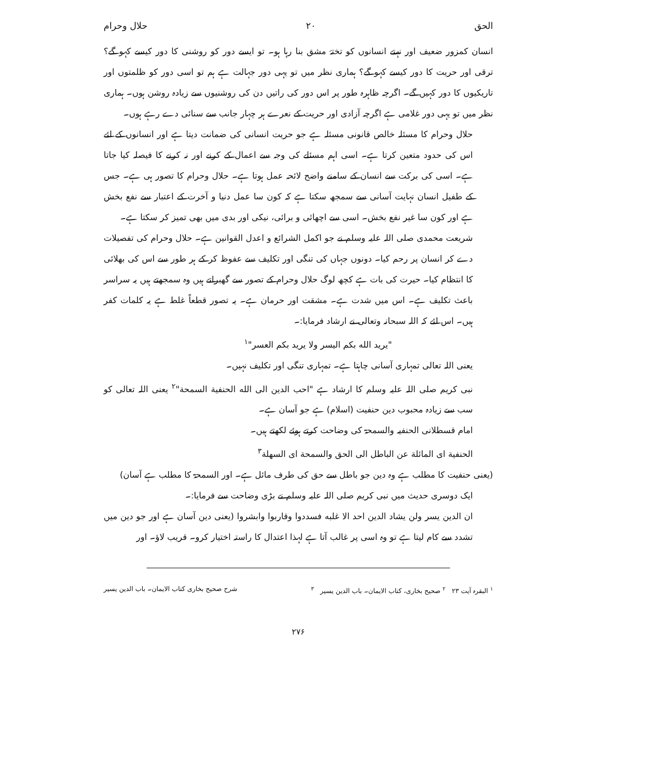الحق ۲۰ حلال وحرام
انسان کمزور ضعیف اور نہتے انسانوں کو تختۂ مشق بنا رہا ہو۔ تو ایسے دور کو روشنی کا دور کیسے کہو گے؟ ترقی اور حریت کا دور کیسے کہو گے؟ ہماری نظر میں تو یہی دور جہالت ہے ہم تو اسی دور کو ظلمتوں اور تاریکیوں کا دور کہیں گے۔ اگرچہ ظاہرہ طور پر اس دور کی راتیں دن کی روشنیوں سے زیادہ روشن ہوں۔ ہماری نظر میں تو یہی دور غلامی ہے اگرچہ آزادی اور حریت کے نعرے ہر چہار جانب سے سنائی دے رہے ہوں۔
حلال وحرام کا مسئلہ خالص قانونی مسئلہ ہے جو حریت انسانی کی ضمانت دیتا ہے اور انسانوں کے لئے اس کی حدود متعین کرتا ہے۔ اسی اہم مسئلے کی وجہ سے اعمال کے کرنے اور نہ کرنے کا فیصلہ کیا جاتا ہے۔ اسی کی برکت سے انسان کے سامنے واضح لائحہ عمل ہوتا ہے۔ حلال وحرام کا تصور ہی ہے۔ جس کے طفیل انسان نہایت آسانی سے سمجھ سکتا ہے کہ کون سا عمل دنیا و آخرت کے اعتبار سے نفع بخش ہے اور کون سا غیر نفع بخش۔ اسی سے اچھائی و برائی، نیکی اور بدی میں بھی تمیز کر سکتا ہے۔
شریعت محمدی صلی اللہ علیہ وسلم نے جو اکمل الشرائع و اعدل القوانین ہے۔ حلال وحرام کی تفصیلات دے کر انسان پر رحم کیا۔ دونوں جہاں کی تنگی اور تکلیف سے عفوظ کر کے ہر طور سے اس کی بھلائی کا انتظام کیا۔ حیرت کی بات ہے کچھ لوگ حلال وحرام کے تصور سے گھبراتے ہیں وہ سمجھتے ہیں یہ سراسر باعث تکلیف ہے۔ اس میں شدت ہے۔ مشقت اور حرمان ہے۔ یہ تصور قطعاً غلط ہے یہ کلمات کفر ہیں۔ اس لئے کہ اللہ سبحانہ وتعالی نے ارشاد فرمایا:۔
"یرید الله بکم الیسر ولا یرید بکم العسر"<sup>۱</sup>
یعنی اللہ تعالی تمہاری آسانی چاہتا ہے۔ تمہاری تنگی اور تکلیف نہیں۔
نبی کریم صلی اللہ علیہ وسلم کا ارشاد ہے "احب الدین الی الله الحنفیة السمحة"<sup>۲</sup> یعنی اللہ تعالی کو سب سے زیادہ محبوب دین حنفیت (اسلام) ہے جو آسان ہے۔
امام قسطلانی الحنفیہ والسمحۃ کی وضاحت کرتے ہوئے لکھتے ہیں۔
الحنفیة ای المائلة عن الباطل الی الحق والسمحة ای السهلة<sup>۳</sup>
(یعنی حنفیت کا مطلب ہے وہ دین جو باطل سے حق کی طرف مائل ہے۔ اور السمحۃ کا مطلب ہے آسان)
ایک دوسری حدیث میں نبی کریم صلی اللہ علیہ وسلم نے بڑی وضاحت سے فرمایا:۔
ان الدین یسر ولن یشاد الدین احد الا غلبه فسددوا وقاربوا وابشروا (یعنی دین آسان ہے اور جو دین میں تشدد سے کام لیتا ہے تو وہ اسی پر غالب آتا ہے لہذا اعتدال کا راستہ اختیار کرو۔ قریب لاؤ۔ اور
<sup>۱</sup> البقرہ آیت ۲۳ <sup>۲</sup> صحیح بخاری، کتاب الایمان۔ باب الدین یسیر <sup>۳</sup> شرح صحیح بخاری کتاب الایمان۔ باب الدین یسیر
۲۷۶